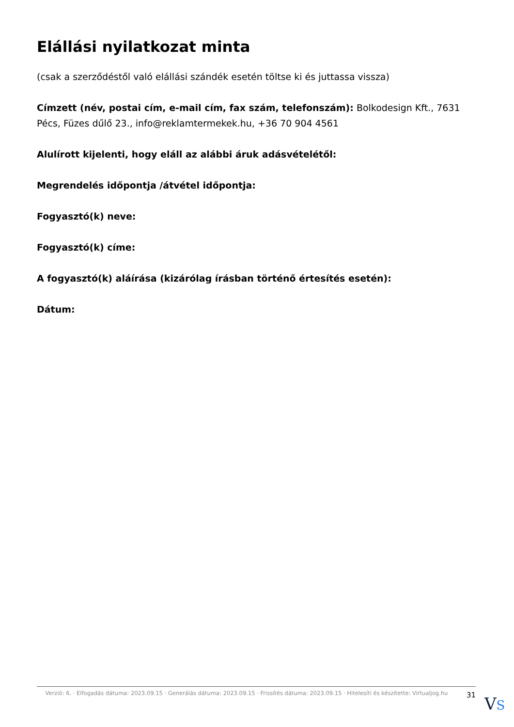Elállási nyilatkozat minta
(csak a szerződéstől való elállási szándék esetén töltse ki és juttassa vissza)
Címzett (név, postai cím, e-mail cím, fax szám, telefonszám): Bolkodesign Kft., 7631 Pécs, Füzes dűlő 23., info@reklamtermekek.hu, +36 70 904 4561
Alulírott kijelenti, hogy eláll az alábbi áruk adásvételétől:
Megrendelés időpontja /átvétel időpontja:
Fogyasztó(k) neve:
Fogyasztó(k) címe:
A fogyasztó(k) aláírása (kizárólag írásban történő értesítés esetén):
Dátum:
Verzió: 6. · Elfogadás dátuma: 2023.09.15 · Generálás dátuma: 2023.09.15 · Frissítés dátuma: 2023.09.15 · Hitelesíti és készítette: Virtualjog.hu
31
VS